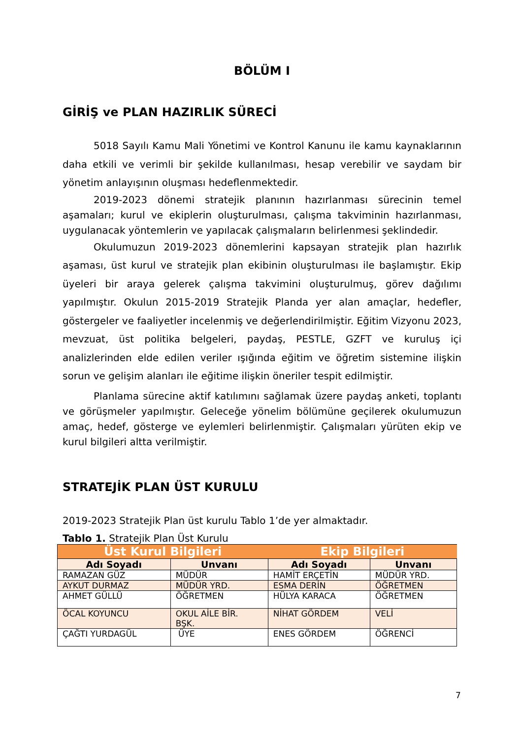BÖLÜM I
GİRİŞ ve PLAN HAZIRLIK SÜRECİ
5018 Sayılı Kamu Mali Yönetimi ve Kontrol Kanunu ile kamu kaynaklarının daha etkili ve verimli bir şekilde kullanılması, hesap verebilir ve saydam bir yönetim anlayışının oluşması hedeflenmektedir.
2019-2023 dönemi stratejik planının hazırlanması sürecinin temel aşamaları; kurul ve ekiplerin oluşturulması, çalışma takviminin hazırlanması, uygulanacak yöntemlerin ve yapılacak çalışmaların belirlenmesi şeklindedir.
Okulumuzun 2019-2023 dönemlerini kapsayan stratejik plan hazırlık aşaması, üst kurul ve stratejik plan ekibinin oluşturulması ile başlamıştır. Ekip üyeleri bir araya gelerek çalışma takvimini oluşturulmuş, görev dağılımı yapılmıştır. Okulun 2015-2019 Stratejik Planda yer alan amaçlar, hedefler, göstergeler ve faaliyetler incelenmiş ve değerlendirilmiştir. Eğitim Vizyonu 2023, mevzuat, üst politika belgeleri, paydaş, PESTLE, GZFT ve kuruluş içi analizlerinden elde edilen veriler ışığında eğitim ve öğretim sistemine ilişkin sorun ve gelişim alanları ile eğitime ilişkin öneriler tespit edilmiştir.
Planlama sürecine aktif katılımını sağlamak üzere paydaş anketi, toplantı ve görüşmeler yapılmıştır. Geleceğe yönelim bölümüne geçilerek okulumuzun amaç, hedef, gösterge ve eylemleri belirlenmiştir. Çalışmaları yürüten ekip ve kurul bilgileri altta verilmiştir.
STRATEJİK PLAN ÜST KURULU
2019-2023 Stratejik Plan üst kurulu Tablo 1’de yer almaktadır.
Tablo 1. Stratejik Plan Üst Kurulu
| Üst Kurul Bilgileri | | Ekip Bilgileri | |
| --- | --- | --- | --- |
| Adı Soyadı | Unvanı | Adı Soyadı | Unvanı |
| RAMAZAN GÜZ | MÜDÜR | HAMİT ERÇETİN | MÜDÜR YRD. |
| AYKUT DURMAZ | MÜDÜR YRD. | ESMA DERİN | ÖĞRETMEN |
| AHMET GÜLLÜ | ÖĞRETMEN | HÜLYA KARACA | ÖĞRETMEN |
| ÖCAL KOYUNCU | OKUL AİLE BİR. BŞK. | NİHAT GÖRDEM | VELİ |
| ÇAĞTI YURDAGÜL | ÜYE | ENES GÖRDEM | ÖĞRENCİ |
7